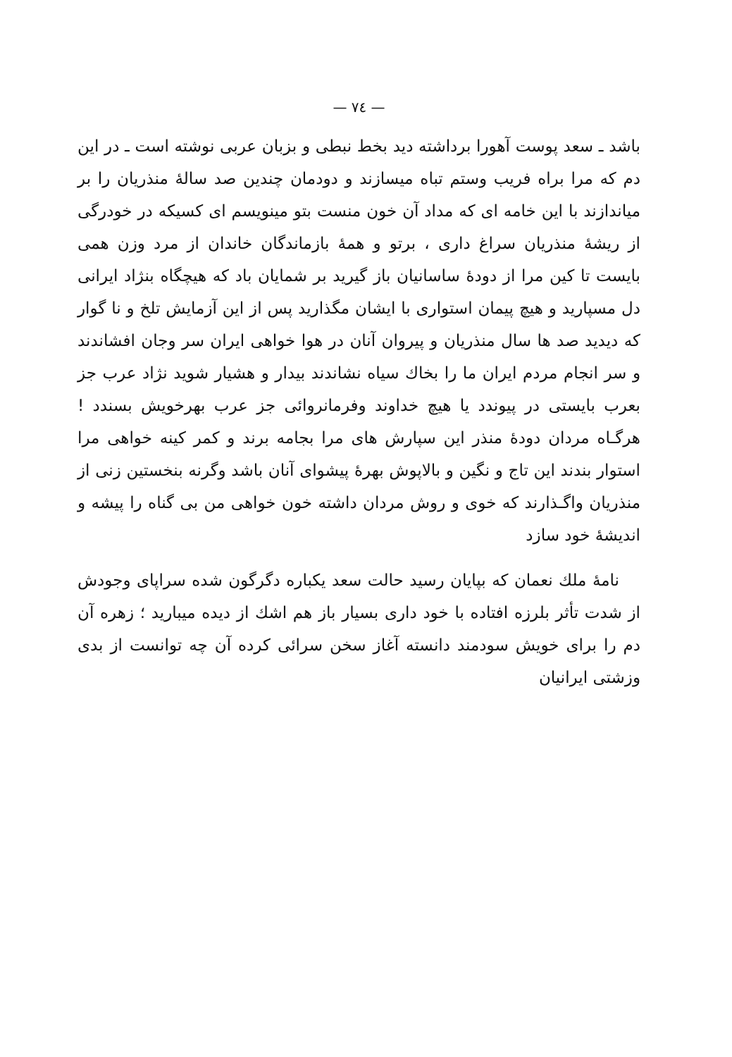— ٧٤ —
باشد ـ سعد پوست آهورا برداشته دید بخط نبطی و بزبان عربی نوشته است ـ در این دم که مرا براه فریب وستم تباه میسازند و دودمان چندین صد سالهٔ منذریان را بر میاندازند با این خامه ای که مداد آن خون منست بتو مینویسم ای کسیکه در خودرگی از ریشهٔ منذریان سراغ داری ، برتو و همهٔ بازماندگان خاندان از مرد وزن همی بایست تا کین مرا از دودهٔ ساسانیان باز گیرید بر شمایان باد که هیچگاه بنژاد ایرانی دل مسپارید و هیچ پیمان استواری با ایشان مگذارید پس از این آزمایش تلخ و نا گوار که دیدید صد ها سال منذریان و پیروان آنان در هوا خواهی ایران سر وجان افشاندند و سر انجام مردم ایران ما را بخاك سیاه نشاندند بیدار و هشیار شوید نژاد عرب جز بعرب بایستی در پیوندد یا هیچ خداوند وفرمانروائی جز عرب بهرخویش بسندد ! هرگـاه مردان دودهٔ منذر این سپارش های مرا بجامه برند و کمر کینه خواهی مرا استوار بندند این تاج و نگین و بالاپوش بهرهٔ پیشوای آنان باشد وگرنه بنخستین زنی از منذریان واگـذارند که خوی و روش مردان داشته خون خواهی من بی گناه را پیشه و اندیشهٔ خود سازد
نامهٔ ملك نعمان که بپایان رسید حالت سعد یکباره دگرگون شده سراپای وجودش از شدت تأثر بلرزه افتاده با خود داری بسیار باز هم اشك از دیده میبارید ؛ زهره آن دم را برای خویش سودمند دانسته آغاز سخن سرائی کرده آن چه توانست از بدی وزشتی ایرانیان